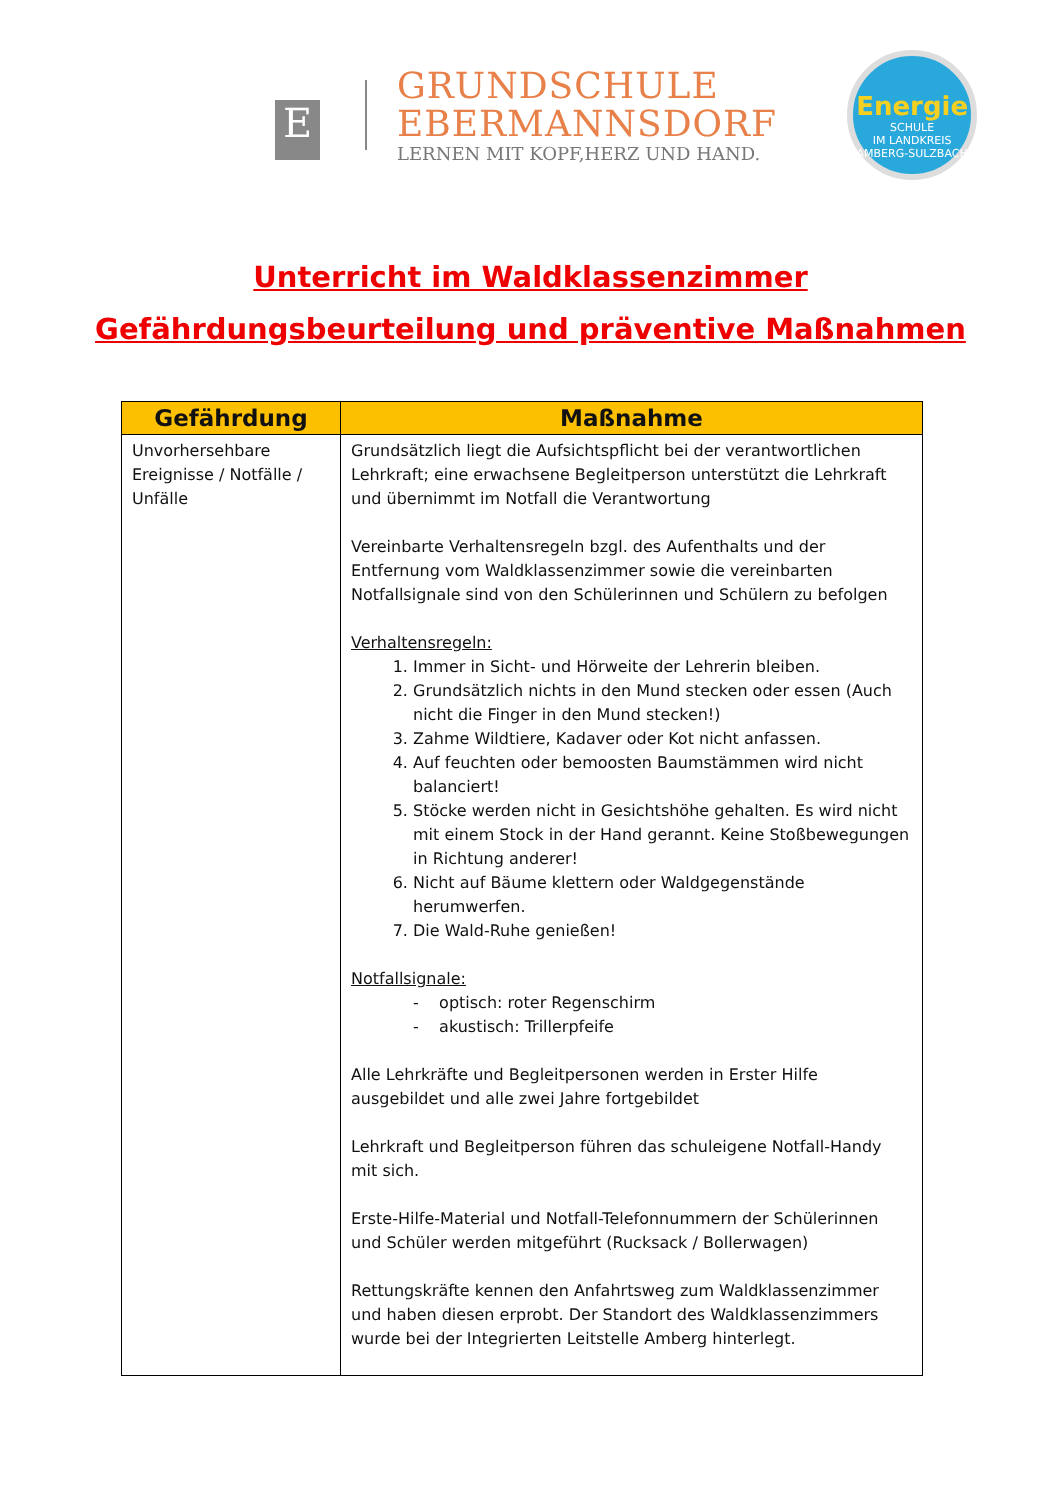E
GRUNDSCHULE
EBERMANNSDORF
LERNEN MIT KOPF,HERZ UND HAND.
Energie
SCHULE
IM LANDKREIS
AMBERG-SULZBACH
Unterricht im Waldklassenzimmer
Gefährdungsbeurteilung und präventive Maßnahmen
| Gefährdung | Maßnahme |
| --- | --- |
| Unvorhersehbare Ereignisse / Notfälle / Unfälle | Grundsätzlich liegt die Aufsichtspflicht bei der verantwortlichen Lehrkraft; eine erwachsene Begleitperson unterstützt die Lehrkraft und übernimmt im Notfall die Verantwortung Vereinbarte Verhaltensregeln bzgl. des Aufenthalts und der Entfernung vom Waldklassenzimmer sowie die vereinbarten Notfallsignale sind von den Schülerinnen und Schülern zu befolgen Verhaltensregeln: 1. Immer in Sicht- und Hörweite der Lehrerin bleiben. 2. Grundsätzlich nichts in den Mund stecken oder essen (Auch nicht die Finger in den Mund stecken!) 3. Zahme Wildtiere, Kadaver oder Kot nicht anfassen. 4. Auf feuchten oder bemoosten Baumstämmen wird nicht balanciert! 5. Stöcke werden nicht in Gesichtshöhe gehalten. Es wird nicht mit einem Stock in der Hand gerannt. Keine Stoßbewegungen in Richtung anderer! 6. Nicht auf Bäume klettern oder Waldgegenstände herumwerfen. 7. Die Wald-Ruhe genießen! Notfallsignale: - optisch: roter Regenschirm - akustisch: Trillerpfeife Alle Lehrkräfte und Begleitpersonen werden in Erster Hilfe ausgebildet und alle zwei Jahre fortgebildet Lehrkraft und Begleitperson führen das schuleigene Notfall-Handy mit sich. Erste-Hilfe-Material und Notfall-Telefonnummern der Schülerinnen und Schüler werden mitgeführt (Rucksack / Bollerwagen) Rettungskräfte kennen den Anfahrtsweg zum Waldklassenzimmer und haben diesen erprobt. Der Standort des Waldklassenzimmers wurde bei der Integrierten Leitstelle Amberg hinterlegt. |